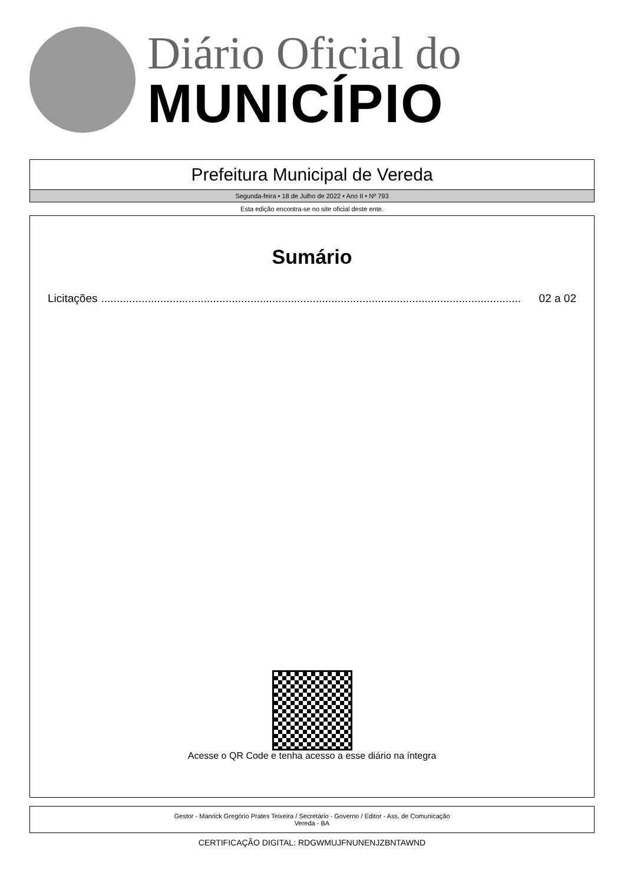Diário Oficial do
MUNICÍPIO
Prefeitura Municipal de Vereda
Segunda-feira • 18 de Julho de 2022 • Ano II • Nº 793
Esta edição encontra-se no site oficial deste ente.
Sumário
Licitações....................................................................................................................................... 02 a 02
Acesse o QR Code e tenha acesso a esse diário na íntegra
Gestor - Manrick Gregório Prates Teixeira / Secretário - Governo / Editor - Ass. de Comunicação
Vereda - BA
CERTIFICAÇÃO DIGITAL: RDGWMUJFNUNENJZBNTAWND